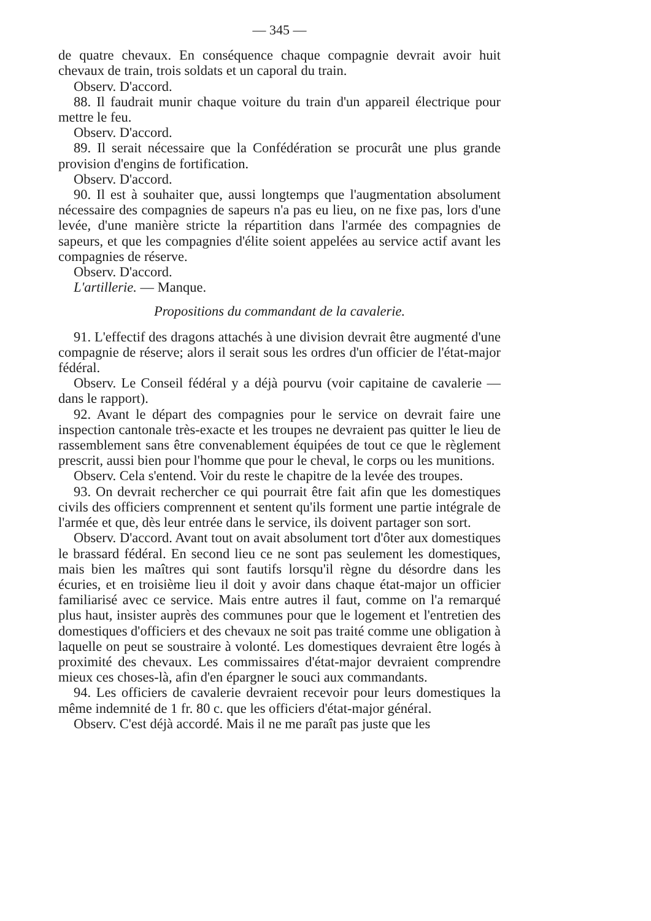— 345 —
de quatre chevaux. En conséquence chaque compagnie devrait avoir huit chevaux de train, trois soldats et un caporal du train.
Observ. D'accord.
88. Il faudrait munir chaque voiture du train d'un appareil électrique pour mettre le feu.
Observ. D'accord.
89. Il serait nécessaire que la Confédération se procurât une plus grande provision d'engins de fortification.
Observ. D'accord.
90. Il est à souhaiter que, aussi longtemps que l'augmentation absolument nécessaire des compagnies de sapeurs n'a pas eu lieu, on ne fixe pas, lors d'une levée, d'une manière stricte la répartition dans l'armée des compagnies de sapeurs, et que les compagnies d'élite soient appelées au service actif avant les compagnies de réserve.
Observ. D'accord.
L'artillerie. — Manque.
Propositions du commandant de la cavalerie.
91. L'effectif des dragons attachés à une division devrait être augmenté d'une compagnie de réserve; alors il serait sous les ordres d'un officier de l'état-major fédéral.
Observ. Le Conseil fédéral y a déjà pourvu (voir capitaine de cavalerie — dans le rapport).
92. Avant le départ des compagnies pour le service on devrait faire une inspection cantonale très-exacte et les troupes ne devraient pas quitter le lieu de rassemblement sans être convenablement équipées de tout ce que le règlement prescrit, aussi bien pour l'homme que pour le cheval, le corps ou les munitions.
Observ. Cela s'entend. Voir du reste le chapitre de la levée des troupes.
93. On devrait rechercher ce qui pourrait être fait afin que les domestiques civils des officiers comprennent et sentent qu'ils forment une partie intégrale de l'armée et que, dès leur entrée dans le service, ils doivent partager son sort.
Observ. D'accord. Avant tout on avait absolument tort d'ôter aux domestiques le brassard fédéral. En second lieu ce ne sont pas seulement les domestiques, mais bien les maîtres qui sont fautifs lorsqu'il règne du désordre dans les écuries, et en troisième lieu il doit y avoir dans chaque état-major un officier familiarisé avec ce service. Mais entre autres il faut, comme on l'a remarqué plus haut, insister auprès des communes pour que le logement et l'entretien des domestiques d'officiers et des chevaux ne soit pas traité comme une obligation à laquelle on peut se soustraire à volonté. Les domestiques devraient être logés à proximité des chevaux. Les commissaires d'état-major devraient comprendre mieux ces choses-là, afin d'en épargner le souci aux commandants.
94. Les officiers de cavalerie devraient recevoir pour leurs domestiques la même indemnité de 1 fr. 80 c. que les officiers d'état-major général.
Observ. C'est déjà accordé. Mais il ne me paraît pas juste que les